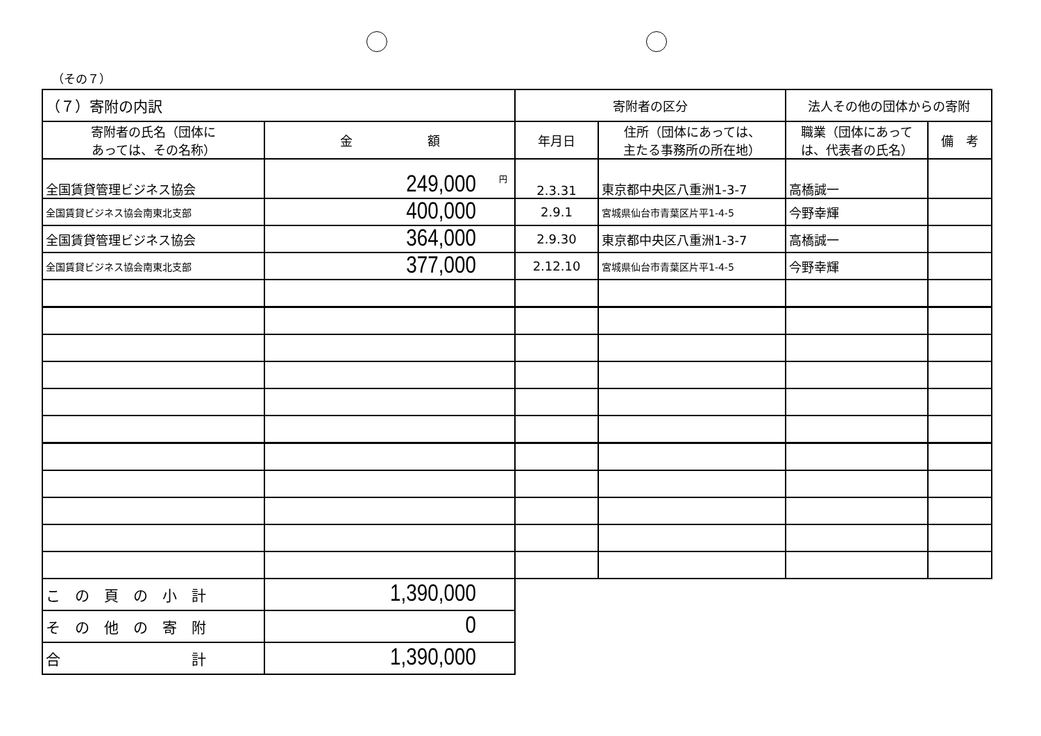（その７）
| （７）寄附の内訳 | | 寄附者の区分 | | 法人その他の団体からの寄附 | |
| --- | --- | --- | --- | --- | --- |
| 寄附者の氏名（団体に あっては、その名称） | 金 額 | 年月日 | 住所（団体にあっては、 主たる事務所の所在地） | 職業（団体にあって は、代表者の氏名） | 備 考 |
| 全国賃貸管理ビジネス協会 | <sup>円</sup>249,000 | 2.3.31 | 東京都中央区八重洲1-3-7 | 高橋誠一 | |
| 全国賃貸ビジネス協会南東北支部 | 400,000 | 2.9.1 | 宮城県仙台市青葉区片平1-4-5 | 今野幸輝 | |
| 全国賃貸管理ビジネス協会 | 364,000 | 2.9.30 | 東京都中央区八重洲1-3-7 | 高橋誠一 | |
| 全国賃貸ビジネス協会南東北支部 | 377,000 | 2.12.10 | 宮城県仙台市青葉区片平1-4-5 | 今野幸輝 | |
| こ の 頁 の 小 計 | 1,390,000 | | | | |
| そ の 他 の 寄 附 | 0 | | | | |
| 合 計 | 1,390,000 | | | | |